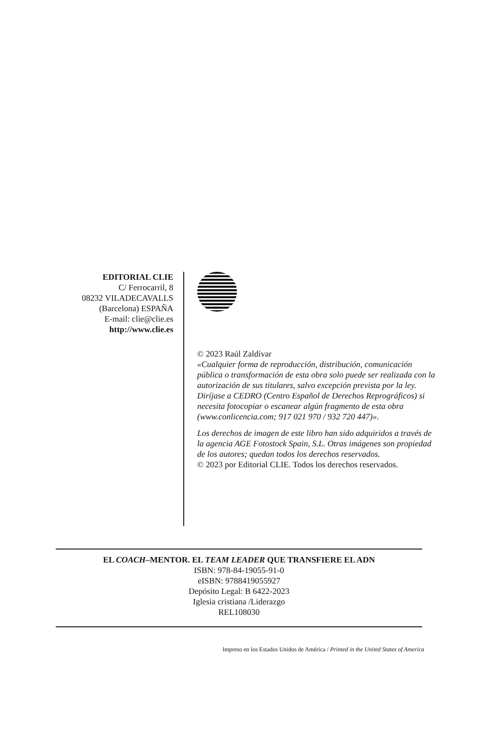EDITORIAL CLIE
C/ Ferrocarril, 8
08232 VILADECAVALLS
(Barcelona) ESPAÑA
E-mail: clie@clie.es
http://www.clie.es
© 2023 Raúl Zaldívar
«Cualquier forma de reproducción, distribución, comunicación pública o transformación de esta obra solo puede ser realizada con la autorización de sus titulares, salvo excepción prevista por la ley. Diríjase a CEDRO (Centro Español de Derechos Reprográficos) si necesita fotocopiar o escanear algún fragmento de esta obra (www.conlicencia.com; 917 021 970 / 932 720 447)».
Los derechos de imagen de este libro han sido adquiridos a través de la agencia AGE Fotostock Spain, S.L. Otras imágenes son propiedad de los autores; quedan todos los derechos reservados.
© 2023 por Editorial CLIE. Todos los derechos reservados.
EL COACH–MENTOR. EL TEAM LEADER QUE TRANSFIERE EL ADN
ISBN: 978-84-19055-91-0
eISBN: 9788419055927
Depósito Legal: B 6422-2023
Iglesia cristiana /Liderazgo
REL108030
Impreso en los Estados Unidos de América / Printed in the United States of America